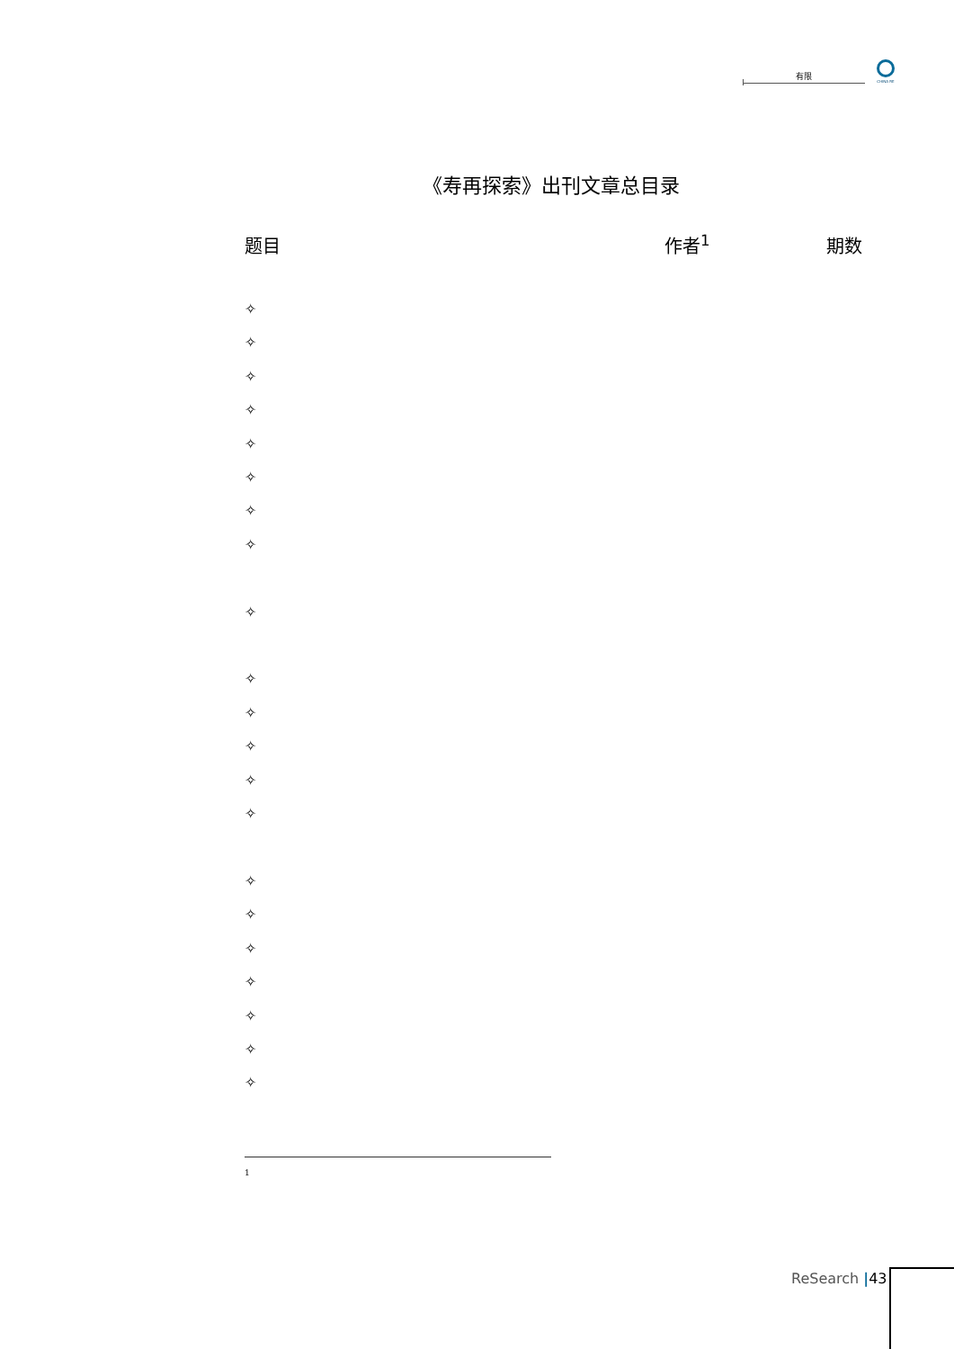有限
CHINA RE
《寿再探索》出刊文章总目录
题目 作者<sup>1</sup> 期数
✧
✧
✧
✧
✧
✧
✧
✧
✧
✧
✧
✧
✧
✧
✧
✧
✧
✧
✧
✧
✧
1
ReSearch |43